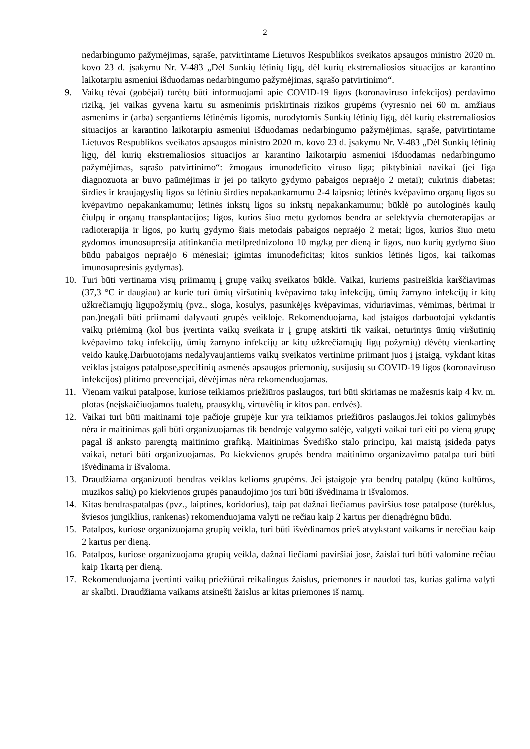2
nedarbingumo pažymėjimas, sąraše, patvirtintame Lietuvos Respublikos sveikatos apsaugos ministro 2020 m. kovo 23 d. įsakymu Nr. V-483 „Dėl Sunkių lėtinių ligų, dėl kurių ekstremaliosios situacijos ar karantino laikotarpiu asmeniui išduodamas nedarbingumo pažymėjimas, sąrašo patvirtinimo“.
9. Vaikų tėvai (gobėjai) turėtų būti informuojami apie COVID-19 ligos (koronaviruso infekcijos) perdavimo riziką, jei vaikas gyvena kartu su asmenimis priskirtinais rizikos grupėms (vyresnio nei 60 m. amžiaus asmenims ir (arba) sergantiems lėtinėmis ligomis, nurodytomis Sunkių lėtinių ligų, dėl kurių ekstremaliosios situacijos ar karantino laikotarpiu asmeniui išduodamas nedarbingumo pažymėjimas, sąraše, patvirtintame Lietuvos Respublikos sveikatos apsaugos ministro 2020 m. kovo 23 d. įsakymu Nr. V-483 „Dėl Sunkių lėtinių ligų, dėl kurių ekstremaliosios situacijos ar karantino laikotarpiu asmeniui išduodamas nedarbingumo pažymėjimas, sąrašo patvirtinimo“: žmogaus imunodeficito viruso liga; piktybiniai navikai (jei liga diagnozuota ar buvo paūmėjimas ir jei po taikyto gydymo pabaigos nepraėjo 2 metai); cukrinis diabetas; širdies ir kraujagyslių ligos su lėtiniu širdies nepakankamumu 2-4 laipsnio; lėtinės kvėpavimo organų ligos su kvėpavimo nepakankamumu; lėtinės inkstų ligos su inkstų nepakankamumu; būklė po autologinės kaulų čiulpų ir organų transplantacijos; ligos, kurios šiuo metu gydomos bendra ar selektyvia chemoterapijas ar radioterapija ir ligos, po kurių gydymo šiais metodais pabaigos nepraėjo 2 metai; ligos, kurios šiuo metu gydomos imunosupresija atitinkančia metilprednizolono 10 mg/kg per dieną ir ligos, nuo kurių gydymo šiuo būdu pabaigos nepraėjo 6 mėnesiai; įgimtas imunodeficitas; kitos sunkios lėtinės ligos, kai taikomas imunosupresinis gydymas).
10. Turi būti vertinama visų priimamų į grupę vaikų sveikatos būklė. Vaikai, kuriems pasireiškia karščiavimas (37,3 °C ir daugiau) ar kurie turi ūmių viršutinių kvėpavimo takų infekcijų, ūmių žarnyno infekcijų ir kitų užkrečiamųjų ligųpožymių (pvz., sloga, kosulys, pasunkėjęs kvėpavimas, viduriavimas, vėmimas, bėrimai ir pan.)negali būti priimami dalyvauti grupės veikloje. Rekomenduojama, kad įstaigos darbuotojai vykdantis vaikų priėmimą (kol bus įvertinta vaikų sveikata ir į grupę atskirti tik vaikai, neturintys ūmių viršutinių kvėpavimo takų infekcijų, ūmių žarnyno infekcijų ar kitų užkrečiamųjų ligų požymių) dėvėtų vienkartinę veido kaukę.Darbuotojams nedalyvaujantiems vaikų sveikatos vertinime priimant juos į įstaigą, vykdant kitas veiklas įstaigos patalpose,specifinių asmenės apsaugos priemonių, susijusių su COVID-19 ligos (koronaviruso infekcijos) plitimo prevencijai, dėvėjimas nėra rekomenduojamas.
11. Vienam vaikui patalpose, kuriose teikiamos priežiūros paslaugos, turi būti skiriamas ne mažesnis kaip 4 kv. m. plotas (neįskaičiuojamos tualetų, prausyklų, virtuvėlių ir kitos pan. erdvės).
12. Vaikai turi būti maitinami toje pačioje grupėje kur yra teikiamos priežiūros paslaugos.Jei tokios galimybės nėra ir maitinimas gali būti organizuojamas tik bendroje valgymo salėje, valgyti vaikai turi eiti po vieną grupę pagal iš anksto parengtą maitinimo grafiką. Maitinimas Švediško stalo principu, kai maistą įsideda patys vaikai, neturi būti organizuojamas. Po kiekvienos grupės bendra maitinimo organizavimo patalpa turi būti išvėdinama ir išvaloma.
13. Draudžiama organizuoti bendras veiklas kelioms grupėms. Jei įstaigoje yra bendrų patalpų (kūno kultūros, muzikos salių) po kiekvienos grupės panaudojimo jos turi būti išvėdinama ir išvalomos.
14. Kitas bendraspatalpas (pvz., laiptines, koridorius), taip pat dažnai liečiamus paviršius tose patalpose (turėklus, šviesos jungiklius, rankenas) rekomenduojama valyti ne rečiau kaip 2 kartus per dienądrėgnu būdu.
15. Patalpos, kuriose organizuojama grupių veikla, turi būti išvėdinamos prieš atvykstant vaikams ir nerečiau kaip 2 kartus per dieną.
16. Patalpos, kuriose organizuojama grupių veikla, dažnai liečiami paviršiai jose, žaislai turi būti valomine rečiau kaip 1kartą per dieną.
17. Rekomenduojama įvertinti vaikų priežiūrai reikalingus žaislus, priemones ir naudoti tas, kurias galima valyti ar skalbti. Draudžiama vaikams atsinešti žaislus ar kitas priemones iš namų.